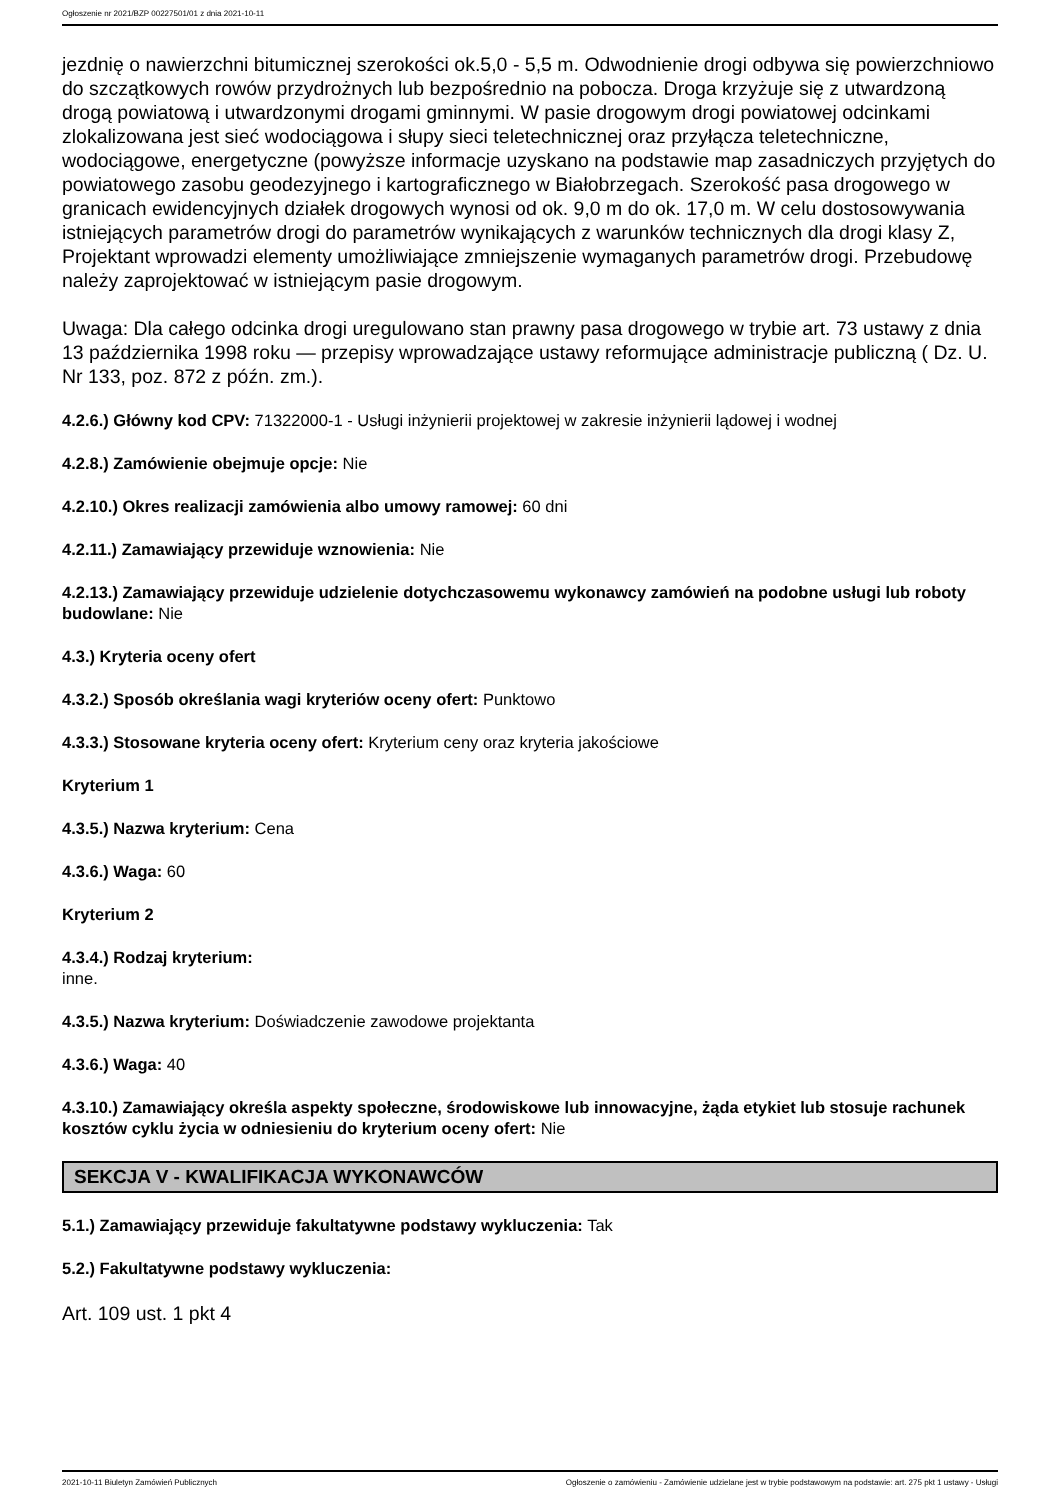Ogłoszenie nr 2021/BZP 00227501/01 z dnia 2021-10-11
jezdnię o nawierzchni bitumicznej szerokości ok.5,0 - 5,5 m. Odwodnienie drogi odbywa się powierzchniowo do szczątkowych rowów przydrożnych lub bezpośrednio na pobocza. Droga krzyżuje się z utwardzoną drogą powiatową i utwardzonymi drogami gminnymi. W pasie drogowym drogi powiatowej odcinkami zlokalizowana jest sieć wodociągowa i słupy sieci teletechnicznej oraz przyłącza teletechniczne, wodociągowe, energetyczne (powyższe informacje uzyskano na podstawie map zasadniczych przyjętych do powiatowego zasobu geodezyjnego i kartograficznego w Białobrzegach. Szerokość pasa drogowego w granicach ewidencyjnych działek drogowych wynosi od ok. 9,0 m do ok. 17,0 m. W celu dostosowywania istniejących parametrów drogi do parametrów wynikających z warunków technicznych dla drogi klasy Z, Projektant wprowadzi elementy umożliwiające zmniejszenie wymaganych parametrów drogi. Przebudowę należy zaprojektować w istniejącym pasie drogowym.
Uwaga: Dla całego odcinka drogi uregulowano stan prawny pasa drogowego w trybie art. 73 ustawy z dnia 13 października 1998 roku — przepisy wprowadzające ustawy reformujące administracje publiczną ( Dz. U. Nr 133, poz. 872 z późn. zm.).
4.2.6.) Główny kod CPV: 71322000-1 - Usługi inżynierii projektowej w zakresie inżynierii lądowej i wodnej
4.2.8.) Zamówienie obejmuje opcje: Nie
4.2.10.) Okres realizacji zamówienia albo umowy ramowej: 60 dni
4.2.11.) Zamawiający przewiduje wznowienia: Nie
4.2.13.) Zamawiający przewiduje udzielenie dotychczasowemu wykonawcy zamówień na podobne usługi lub roboty budowlane: Nie
4.3.) Kryteria oceny ofert
4.3.2.) Sposób określania wagi kryteriów oceny ofert: Punktowo
4.3.3.) Stosowane kryteria oceny ofert: Kryterium ceny oraz kryteria jakościowe
Kryterium 1
4.3.5.) Nazwa kryterium: Cena
4.3.6.) Waga: 60
Kryterium 2
4.3.4.) Rodzaj kryterium:
inne.
4.3.5.) Nazwa kryterium: Doświadczenie zawodowe projektanta
4.3.6.) Waga: 40
4.3.10.) Zamawiający określa aspekty społeczne, środowiskowe lub innowacyjne, żąda etykiet lub stosuje rachunek kosztów cyklu życia w odniesieniu do kryterium oceny ofert: Nie
SEKCJA V - KWALIFIKACJA WYKONAWCÓW
5.1.) Zamawiający przewiduje fakultatywne podstawy wykluczenia: Tak
5.2.) Fakultatywne podstawy wykluczenia:
Art. 109 ust. 1 pkt 4
2021-10-11 Biuletyn Zamówień Publicznych Ogłoszenie o zamówieniu - Zamówienie udzielane jest w trybie podstawowym na podstawie: art. 275 pkt 1 ustawy - Usługi